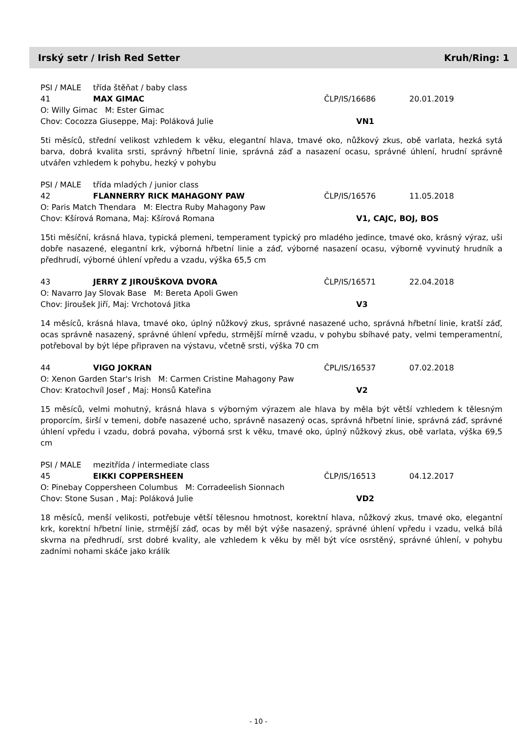Irský setr / Irish Red Setter Kruh/Ring: 1
PSI / MALE třída štěňat / baby class
41 MAX GIMAC ČLP/IS/16686 20.01.2019
O: Willy Gimac M: Ester Gimac
Chov: Cocozza Giuseppe, Maj: Poláková Julie VN1
5ti měsíců, střední velikost vzhledem k věku, elegantní hlava, tmavé oko, nůžkový zkus, obě varlata, hezká sytá barva, dobrá kvalita srsti, správný hřbetní linie, správná záď a nasazení ocasu, správné úhlení, hrudní správně utvářen vzhledem k pohybu, hezký v pohybu
PSI / MALE třída mladých / junior class
42 FLANNERRY RICK MAHAGONY PAW ČLP/IS/16576 11.05.2018
O: Paris Match Thendara M: Electra Ruby Mahagony Paw
Chov: Kšírová Romana, Maj: Kšírová Romana V1, CAJC, BOJ, BOS
15ti měsíční, krásná hlava, typická plemeni, temperament typický pro mladého jedince, tmavé oko, krásný výraz, uši dobře nasazené, elegantní krk, výborná hřbetní linie a záď, výborné nasazení ocasu, výborně vyvinutý hrudník a předhrudí, výborné úhlení vpředu a vzadu, výška 65,5 cm
43 JERRY Z JIROUŠKOVA DVORA ČLP/IS/16571 22.04.2018
O: Navarro Jay Slovak Base M: Bereta Apoli Gwen
Chov: Jiroušek Jiří, Maj: Vrchotová Jitka V3
14 měsíců, krásná hlava, tmavé oko, úplný nůžkový zkus, správné nasazené ucho, správná hřbetní linie, kratší záď, ocas správně nasazený, správné úhlení vpředu, strmější mírně vzadu, v pohybu sbíhavé paty, velmi temperamentní, potřeboval by být lépe připraven na výstavu, včetně srsti, výška 70 cm
44 VIGO JOKRAN ČPL/IS/16537 07.02.2018
O: Xenon Garden Star's Irish M: Carmen Cristine Mahagony Paw
Chov: Kratochvíl Josef , Maj: Honsů Kateřina V2
15 měsíců, velmi mohutný, krásná hlava s výborným výrazem ale hlava by měla být větší vzhledem k tělesným proporcím, širší v temeni, dobře nasazené ucho, správně nasazený ocas, správná hřbetní linie, správná záď, správné úhlení vpředu i vzadu, dobrá povaha, výborná srst k věku, tmavé oko, úplný nůžkový zkus, obě varlata, výška 69,5 cm
PSI / MALE mezitřída / intermediate class
45 EIKKI COPPERSHEEN ČLP/IS/16513 04.12.2017
O: Pinebay Coppersheen Columbus M: Corradeelish Sionnach
Chov: Stone Susan , Maj: Poláková Julie VD2
18 měsíců, menší velikosti, potřebuje větší tělesnou hmotnost, korektní hlava, nůžkový zkus, tmavé oko, elegantní krk, korektní hřbetní linie, strmější záď, ocas by měl být výše nasazený, správné úhlení vpředu i vzadu, velká bílá skvrna na předhrudí, srst dobré kvality, ale vzhledem k věku by měl být více osrstěný, správné úhlení, v pohybu zadními nohami skáče jako králík
- 10 -